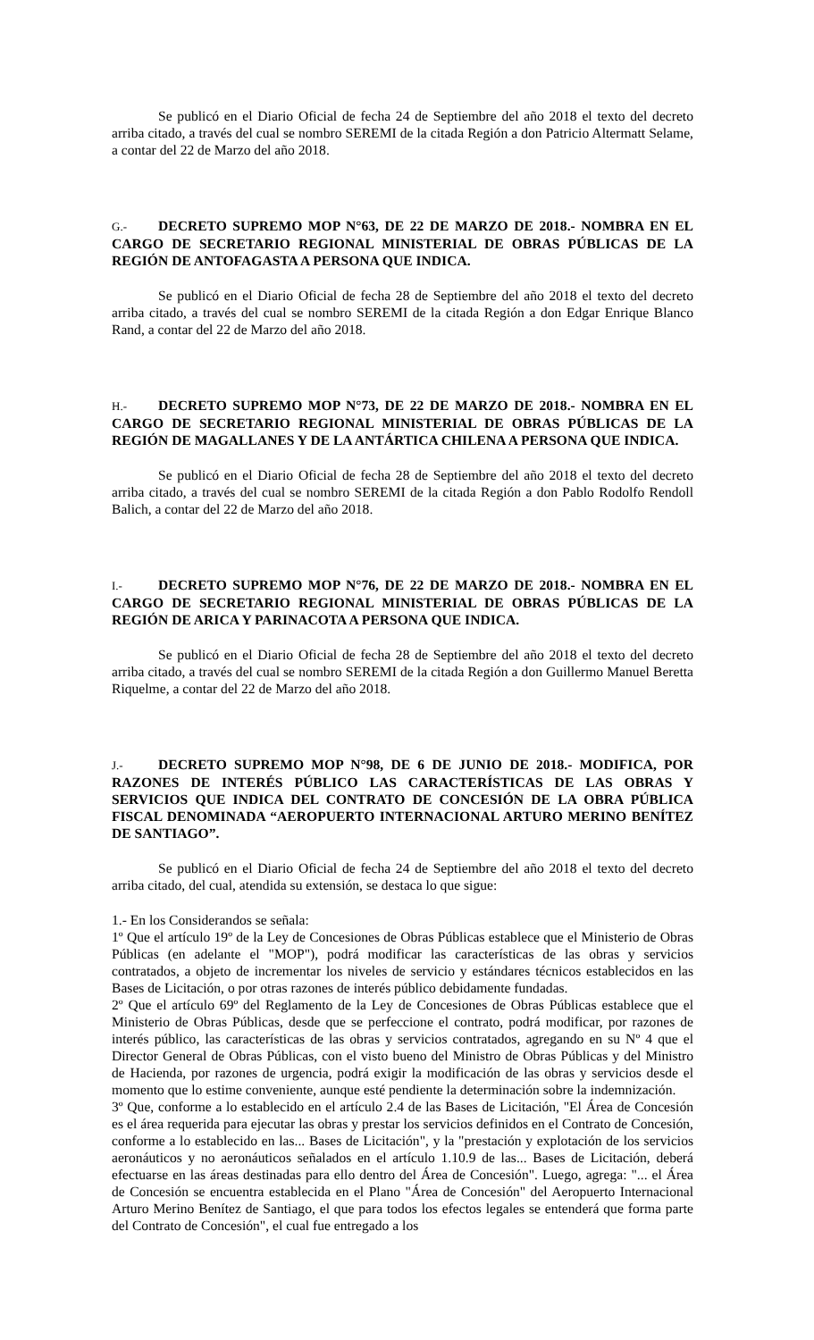Se publicó en el Diario Oficial de fecha 24 de Septiembre del año 2018 el texto del decreto arriba citado, a través del cual se nombro SEREMI de la citada Región a don Patricio Altermatt Selame, a contar del 22 de Marzo del año 2018.
G.- DECRETO SUPREMO MOP N°63, DE 22 DE MARZO DE 2018.- NOMBRA EN EL CARGO DE SECRETARIO REGIONAL MINISTERIAL DE OBRAS PÚBLICAS DE LA REGIÓN DE ANTOFAGASTA A PERSONA QUE INDICA.
Se publicó en el Diario Oficial de fecha 28 de Septiembre del año 2018 el texto del decreto arriba citado, a través del cual se nombro SEREMI de la citada Región a don Edgar Enrique Blanco Rand, a contar del 22 de Marzo del año 2018.
H.- DECRETO SUPREMO MOP N°73, DE 22 DE MARZO DE 2018.- NOMBRA EN EL CARGO DE SECRETARIO REGIONAL MINISTERIAL DE OBRAS PÚBLICAS DE LA REGIÓN DE MAGALLANES Y DE LA ANTÁRTICA CHILENA A PERSONA QUE INDICA.
Se publicó en el Diario Oficial de fecha 28 de Septiembre del año 2018 el texto del decreto arriba citado, a través del cual se nombro SEREMI de la citada Región a don Pablo Rodolfo Rendoll Balich, a contar del 22 de Marzo del año 2018.
I.- DECRETO SUPREMO MOP N°76, DE 22 DE MARZO DE 2018.- NOMBRA EN EL CARGO DE SECRETARIO REGIONAL MINISTERIAL DE OBRAS PÚBLICAS DE LA REGIÓN DE ARICA Y PARINACOTA A PERSONA QUE INDICA.
Se publicó en el Diario Oficial de fecha 28 de Septiembre del año 2018 el texto del decreto arriba citado, a través del cual se nombro SEREMI de la citada Región a don Guillermo Manuel Beretta Riquelme, a contar del 22 de Marzo del año 2018.
J.- DECRETO SUPREMO MOP N°98, DE 6 DE JUNIO DE 2018.- MODIFICA, POR RAZONES DE INTERÉS PÚBLICO LAS CARACTERÍSTICAS DE LAS OBRAS Y SERVICIOS QUE INDICA DEL CONTRATO DE CONCESIÓN DE LA OBRA PÚBLICA FISCAL DENOMINADA “AEROPUERTO INTERNACIONAL ARTURO MERINO BENÍTEZ DE SANTIAGO”.
Se publicó en el Diario Oficial de fecha 24 de Septiembre del año 2018 el texto del decreto arriba citado, del cual, atendida su extensión, se destaca lo que sigue:
1.- En los Considerandos se señala:
1º Que el artículo 19º de la Ley de Concesiones de Obras Públicas establece que el Ministerio de Obras Públicas (en adelante el "MOP"), podrá modificar las características de las obras y servicios contratados, a objeto de incrementar los niveles de servicio y estándares técnicos establecidos en las Bases de Licitación, o por otras razones de interés público debidamente fundadas.
2º Que el artículo 69º del Reglamento de la Ley de Concesiones de Obras Públicas establece que el Ministerio de Obras Públicas, desde que se perfeccione el contrato, podrá modificar, por razones de interés público, las características de las obras y servicios contratados, agregando en su Nº 4 que el Director General de Obras Públicas, con el visto bueno del Ministro de Obras Públicas y del Ministro de Hacienda, por razones de urgencia, podrá exigir la modificación de las obras y servicios desde el momento que lo estime conveniente, aunque esté pendiente la determinación sobre la indemnización.
3º Que, conforme a lo establecido en el artículo 2.4 de las Bases de Licitación, "El Área de Concesión es el área requerida para ejecutar las obras y prestar los servicios definidos en el Contrato de Concesión, conforme a lo establecido en las... Bases de Licitación", y la "prestación y explotación de los servicios aeronáuticos y no aeronáuticos señalados en el artículo 1.10.9 de las... Bases de Licitación, deberá efectuarse en las áreas destinadas para ello dentro del Área de Concesión". Luego, agrega: "... el Área de Concesión se encuentra establecida en el Plano "Área de Concesión" del Aeropuerto Internacional Arturo Merino Benítez de Santiago, el que para todos los efectos legales se entenderá que forma parte del Contrato de Concesión", el cual fue entregado a los